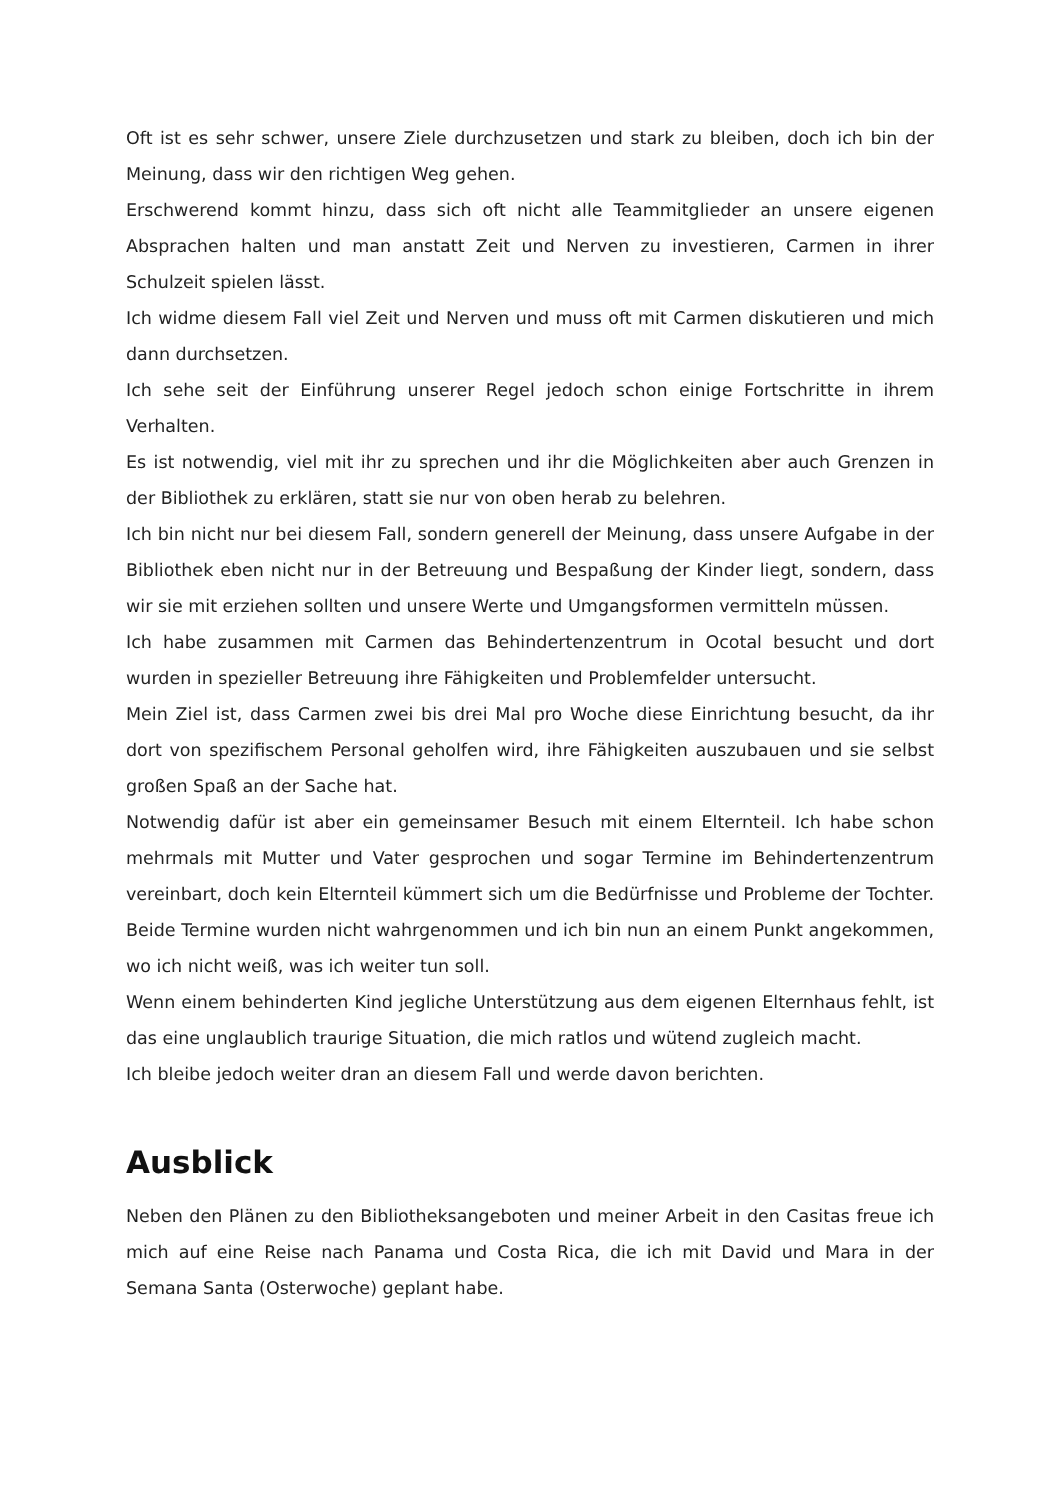Oft ist es sehr schwer, unsere Ziele durchzusetzen und stark zu bleiben, doch ich bin der Meinung, dass wir den richtigen Weg gehen.
Erschwerend kommt hinzu, dass sich oft nicht alle Teammitglieder an unsere eigenen Absprachen halten und man anstatt Zeit und Nerven zu investieren, Carmen in ihrer Schulzeit spielen lässt.
Ich widme diesem Fall viel Zeit und Nerven und muss oft mit Carmen diskutieren und mich dann durchsetzen.
Ich sehe seit der Einführung unserer Regel jedoch schon einige Fortschritte in ihrem Verhalten.
Es ist notwendig, viel mit ihr zu sprechen und ihr die Möglichkeiten aber auch Grenzen in der Bibliothek zu erklären, statt sie nur von oben herab zu belehren.
Ich bin nicht nur bei diesem Fall, sondern generell der Meinung, dass unsere Aufgabe in der Bibliothek eben nicht nur in der Betreuung und Bespaßung der Kinder liegt, sondern, dass wir sie mit erziehen sollten und unsere Werte und Umgangsformen vermitteln müssen.
Ich habe zusammen mit Carmen das Behindertenzentrum in Ocotal besucht und dort wurden in spezieller Betreuung ihre Fähigkeiten und Problemfelder untersucht.
Mein Ziel ist, dass Carmen zwei bis drei Mal pro Woche diese Einrichtung besucht, da ihr dort von spezifischem Personal geholfen wird, ihre Fähigkeiten auszubauen und sie selbst großen Spaß an der Sache hat.
Notwendig dafür ist aber ein gemeinsamer Besuch mit einem Elternteil. Ich habe schon mehrmals mit Mutter und Vater gesprochen und sogar Termine im Behindertenzentrum vereinbart, doch kein Elternteil kümmert sich um die Bedürfnisse und Probleme der Tochter. Beide Termine wurden nicht wahrgenommen und ich bin nun an einem Punkt angekommen, wo ich nicht weiß, was ich weiter tun soll.
Wenn einem behinderten Kind jegliche Unterstützung aus dem eigenen Elternhaus fehlt, ist das eine unglaublich traurige Situation, die mich ratlos und wütend zugleich macht.
Ich bleibe jedoch weiter dran an diesem Fall und werde davon berichten.
Ausblick
Neben den Plänen zu den Bibliotheksangeboten und meiner Arbeit in den Casitas freue ich mich auf eine Reise nach Panama und Costa Rica, die ich mit David und Mara in der Semana Santa (Osterwoche) geplant habe.